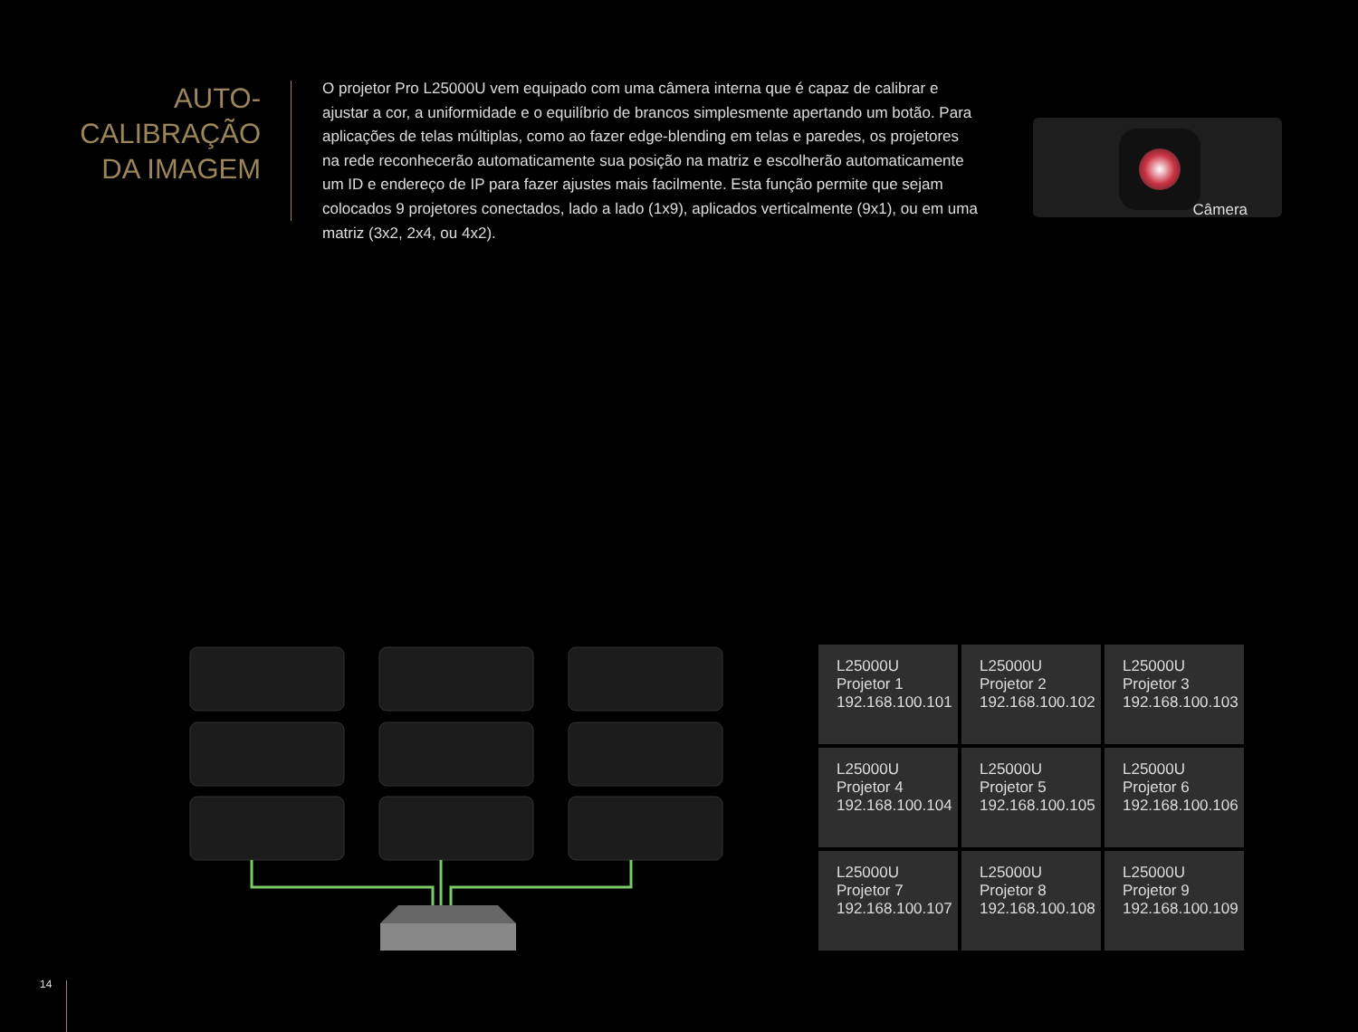AUTO-
CALIBRAÇÃO
DA IMAGEM
O projetor Pro L25000U vem equipado com uma câmera interna que é capaz de calibrar e ajustar a cor, a uniformidade e o equilíbrio de brancos simplesmente apertando um botão. Para aplicações de telas múltiplas, como ao fazer edge-blending em telas e paredes, os projetores na rede reconhecerão automaticamente sua posição na matriz e escolherão automaticamente um ID e endereço de IP para fazer ajustes mais facilmente. Esta função permite que sejam colocados 9 projetores conectados, lado a lado (1x9), aplicados verticalmente (9x1), ou em uma matriz (3x2, 2x4, ou 4x2).
Câmera
| L25000U Projetor 1 192.168.100.101 | L25000U Projetor 2 192.168.100.102 | L25000U Projetor 3 192.168.100.103 |
| L25000U Projetor 4 192.168.100.104 | L25000U Projetor 5 192.168.100.105 | L25000U Projetor 6 192.168.100.106 |
| L25000U Projetor 7 192.168.100.107 | L25000U Projetor 8 192.168.100.108 | L25000U Projetor 9 192.168.100.109 |
14